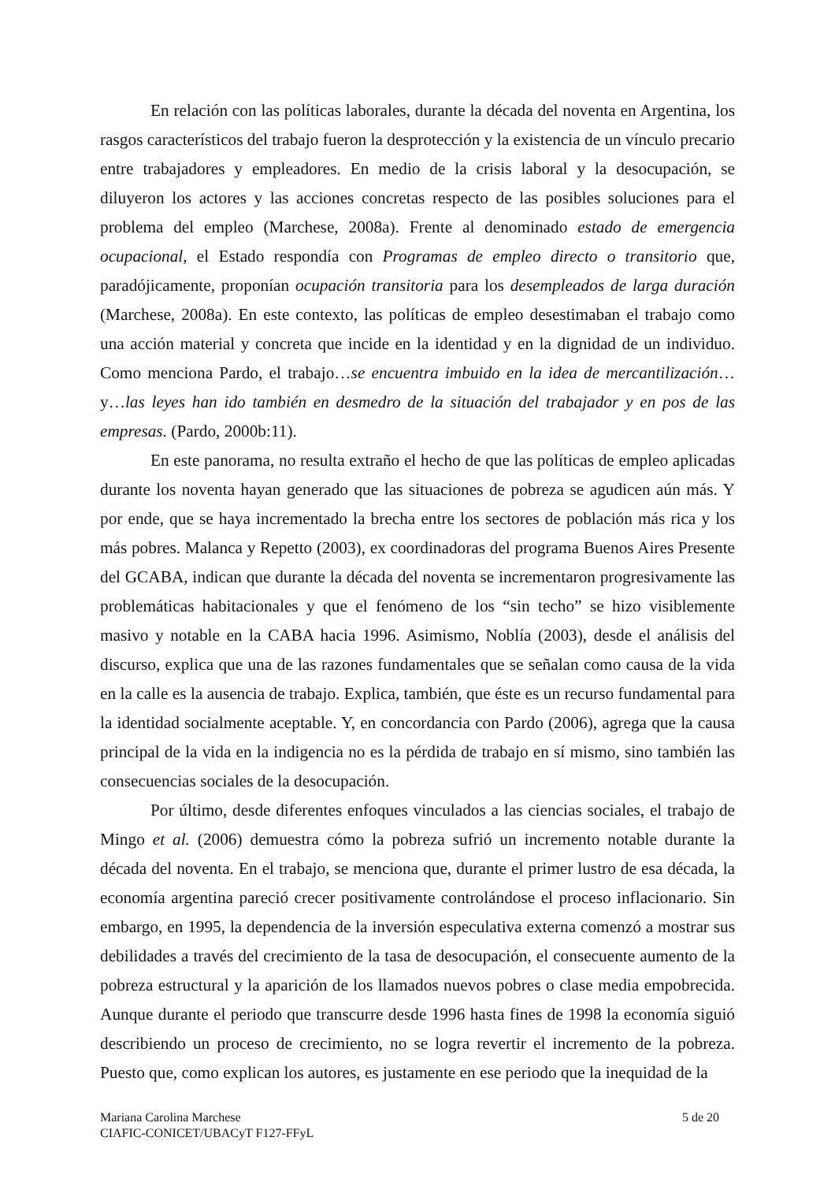En relación con las políticas laborales, durante la década del noventa en Argentina, los rasgos característicos del trabajo fueron la desprotección y la existencia de un vínculo precario entre trabajadores y empleadores. En medio de la crisis laboral y la desocupación, se diluyeron los actores y las acciones concretas respecto de las posibles soluciones para el problema del empleo (Marchese, 2008a). Frente al denominado estado de emergencia ocupacional, el Estado respondía con Programas de empleo directo o transitorio que, paradójicamente, proponían ocupación transitoria para los desempleados de larga duración (Marchese, 2008a). En este contexto, las políticas de empleo desestimaban el trabajo como una acción material y concreta que incide en la identidad y en la dignidad de un individuo. Como menciona Pardo, el trabajo…se encuentra imbuido en la idea de mercantilización… y…las leyes han ido también en desmedro de la situación del trabajador y en pos de las empresas. (Pardo, 2000b:11).
En este panorama, no resulta extraño el hecho de que las políticas de empleo aplicadas durante los noventa hayan generado que las situaciones de pobreza se agudicen aún más. Y por ende, que se haya incrementado la brecha entre los sectores de población más rica y los más pobres. Malanca y Repetto (2003), ex coordinadoras del programa Buenos Aires Presente del GCABA, indican que durante la década del noventa se incrementaron progresivamente las problemáticas habitacionales y que el fenómeno de los “sin techo” se hizo visiblemente masivo y notable en la CABA hacia 1996. Asimismo, Noblía (2003), desde el análisis del discurso, explica que una de las razones fundamentales que se señalan como causa de la vida en la calle es la ausencia de trabajo. Explica, también, que éste es un recurso fundamental para la identidad socialmente aceptable. Y, en concordancia con Pardo (2006), agrega que la causa principal de la vida en la indigencia no es la pérdida de trabajo en sí mismo, sino también las consecuencias sociales de la desocupación.
Por último, desde diferentes enfoques vinculados a las ciencias sociales, el trabajo de Mingo et al. (2006) demuestra cómo la pobreza sufrió un incremento notable durante la década del noventa. En el trabajo, se menciona que, durante el primer lustro de esa década, la economía argentina pareció crecer positivamente controlándose el proceso inflacionario. Sin embargo, en 1995, la dependencia de la inversión especulativa externa comenzó a mostrar sus debilidades a través del crecimiento de la tasa de desocupación, el consecuente aumento de la pobreza estructural y la aparición de los llamados nuevos pobres o clase media empobrecida. Aunque durante el periodo que transcurre desde 1996 hasta fines de 1998 la economía siguió describiendo un proceso de crecimiento, no se logra revertir el incremento de la pobreza. Puesto que, como explican los autores, es justamente en ese periodo que la inequidad de la
Mariana Carolina Marchese
CIAFIC-CONICET/UBACyT F127-FFyL
5 de 20